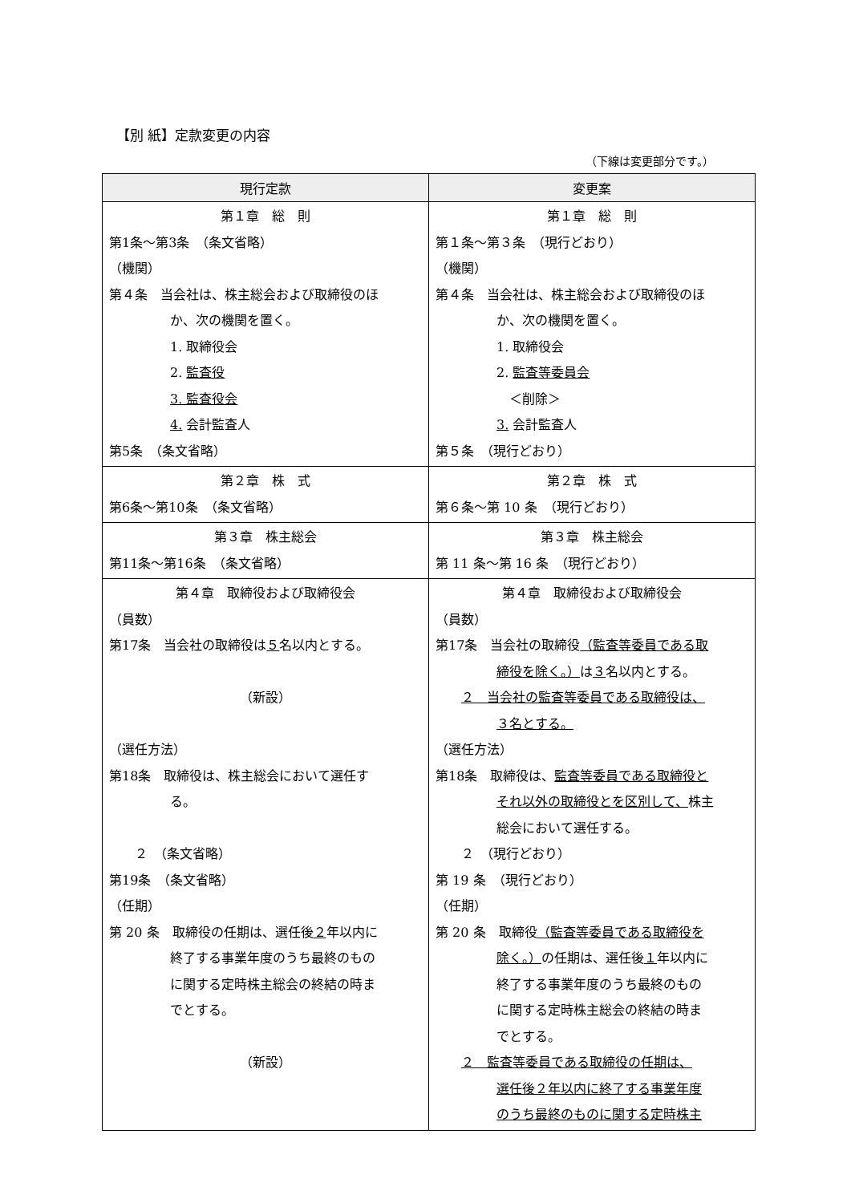【別 紙】定款変更の内容
（下線は変更部分です。）
| 現行定款 | 変更案 |
| --- | --- |
| 第１章 総 則 第1条～第3条 （条文省略） （機関） 第４条 当会社は、株主総会および取締役のほ か、次の機関を置く。 1. 取締役会 2. 監査役 3. 監査役会 4. 会計監査人 第5条 （条文省略） | 第１章 総 則 第１条～第３条 （現行どおり） （機関） 第４条 当会社は、株主総会および取締役のほ か、次の機関を置く。 1. 取締役会 2. 監査等委員会 ＜削除＞ 3. 会計監査人 第５条 （現行どおり） |
| 第２章 株 式 第6条～第10条 （条文省略） | 第２章 株 式 第６条～第 10 条 （現行どおり） |
| 第３章 株主総会 第11条～第16条 （条文省略） | 第３章 株主総会 第 11 条～第 16 条 （現行どおり） |
| 第４章 取締役および取締役会 （員数） 第17条 当会社の取締役は ５ 名以内とする。 （新設） （選任方法） 第18条 取締役は、株主総会において選任す る。 ２ （条文省略） 第19条 （条文省略） （任期） 第 20 条 取締役の任期は、選任後 ２ 年以内に 終了する事業年度のうち最終のもの に関する定時株主総会の終結の時ま でとする。 （新設） | 第４章 取締役および取締役会 （員数） 第17条 当会社の取締役 （監査等委員である取 締役を除く。） は ３ 名以内とする。 ２ 当会社の監査等委員である取締役は、 ３名とする。 （選任方法） 第18条 取締役は、 監査等委員である取締役と それ以外の取締役とを区別して、 株主 総会において選任する。 ２ （現行どおり） 第 19 条 （現行どおり） （任期） 第 20 条 取締役 （監査等委員である取締役を 除く。） の任期は、選任後 １ 年以内に 終了する事業年度のうち最終のもの に関する定時株主総会の終結の時ま でとする。 ２ 監査等委員である取締役の任期は、 選任後２年以内に終了する事業年度 のうち最終のものに関する定時株主 |